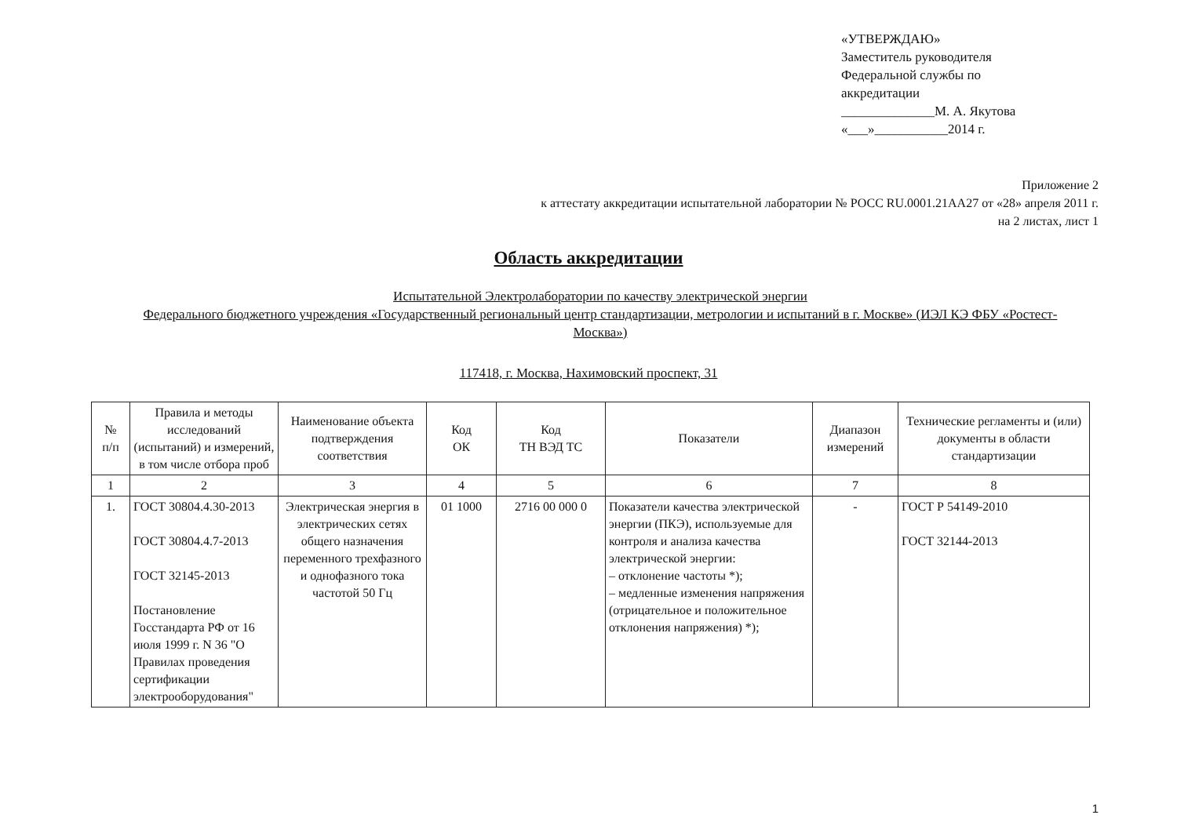«УТВЕРЖДАЮ»
Заместитель руководителя
Федеральной службы по
аккредитации
______________М. А. Якутова
«___»___________2014 г.
Приложение 2
к аттестату аккредитации испытательной лаборатории № РОСС RU.0001.21АА27 от «28» апреля 2011 г.
на 2 листах, лист 1
Область аккредитации
Испытательной Электролаборатории по качеству электрической энергии
Федерального бюджетного учреждения «Государственный региональный центр стандартизации, метрологии и испытаний в г. Москве» (ИЭЛ КЭ ФБУ «Ростест-Москва»)
117418, г. Москва, Нахимовский проспект, 31
| № п/п | Правила и методы исследований (испытаний) и измерений, в том числе отбора проб | Наименование объекта подтверждения соответствия | Код ОК | Код ТН ВЭД ТС | Показатели | Диапазон измерений | Технические регламенты и (или) документы в области стандартизации |
| --- | --- | --- | --- | --- | --- | --- | --- |
| 1 | 2 | 3 | 4 | 5 | 6 | 7 | 8 |
| 1. | ГОСТ 30804.4.30-2013 ГОСТ 30804.4.7-2013 ГОСТ 32145-2013 Постановление Госстандарта РФ от 16 июля 1999 г. N 36 "О Правилах проведения сертификации электрооборудования" | Электрическая энергия в электрических сетях общего назначения переменного трехфазного и однофазного тока частотой 50 Гц | 01 1000 | 2716 00 000 0 | Показатели качества электрической энергии (ПКЭ), используемые для контроля и анализа качества электрической энергии: – отклонение частоты *); – медленные изменения напряжения (отрицательное и положительное отклонения напряжения) *); | - | ГОСТ Р 54149-2010 ГОСТ 32144-2013 |
1